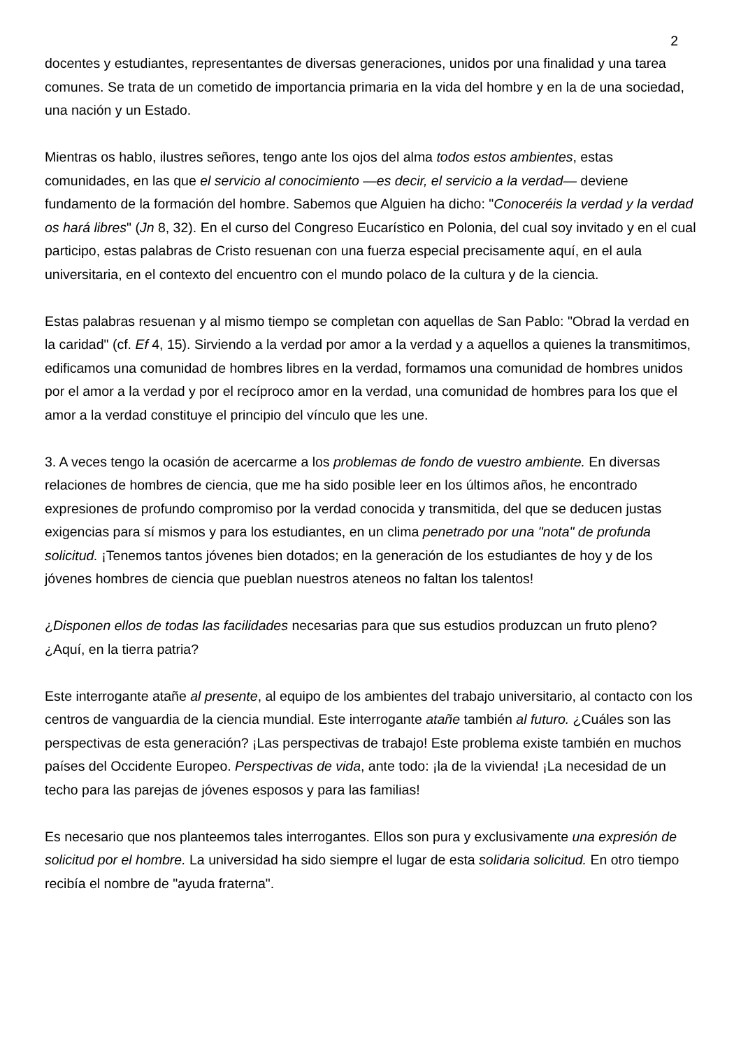2
docentes y estudiantes, representantes de diversas generaciones, unidos por una finalidad y una tarea comunes. Se trata de un cometido de importancia primaria en la vida del hombre y en la de una sociedad, una nación y un Estado.
Mientras os hablo, ilustres señores, tengo ante los ojos del alma todos estos ambientes, estas comunidades, en las que el servicio al conocimiento —es decir, el servicio a la verdad— deviene fundamento de la formación del hombre. Sabemos que Alguien ha dicho: "Conoceréis la verdad y la verdad os hará libres" (Jn 8, 32). En el curso del Congreso Eucarístico en Polonia, del cual soy invitado y en el cual participo, estas palabras de Cristo resuenan con una fuerza especial precisamente aquí, en el aula universitaria, en el contexto del encuentro con el mundo polaco de la cultura y de la ciencia.
Estas palabras resuenan y al mismo tiempo se completan con aquellas de San Pablo: "Obrad la verdad en la caridad" (cf. Ef 4, 15). Sirviendo a la verdad por amor a la verdad y a aquellos a quienes la transmitimos, edificamos una comunidad de hombres libres en la verdad, formamos una comunidad de hombres unidos por el amor a la verdad y por el recíproco amor en la verdad, una comunidad de hombres para los que el amor a la verdad constituye el principio del vínculo que les une.
3. A veces tengo la ocasión de acercarme a los problemas de fondo de vuestro ambiente. En diversas relaciones de hombres de ciencia, que me ha sido posible leer en los últimos años, he encontrado expresiones de profundo compromiso por la verdad conocida y transmitida, del que se deducen justas exigencias para sí mismos y para los estudiantes, en un clima penetrado por una "nota" de profunda solicitud. ¡Tenemos tantos jóvenes bien dotados; en la generación de los estudiantes de hoy y de los jóvenes hombres de ciencia que pueblan nuestros ateneos no faltan los talentos!
¿Disponen ellos de todas las facilidades necesarias para que sus estudios produzcan un fruto pleno? ¿Aquí, en la tierra patria?
Este interrogante atañe al presente, al equipo de los ambientes del trabajo universitario, al contacto con los centros de vanguardia de la ciencia mundial. Este interrogante atañe también al futuro. ¿Cuáles son las perspectivas de esta generación? ¡Las perspectivas de trabajo! Este problema existe también en muchos países del Occidente Europeo. Perspectivas de vida, ante todo: ¡la de la vivienda! ¡La necesidad de un techo para las parejas de jóvenes esposos y para las familias!
Es necesario que nos planteemos tales interrogantes. Ellos son pura y exclusivamente una expresión de solicitud por el hombre. La universidad ha sido siempre el lugar de esta solidaria solicitud. En otro tiempo recibía el nombre de "ayuda fraterna".